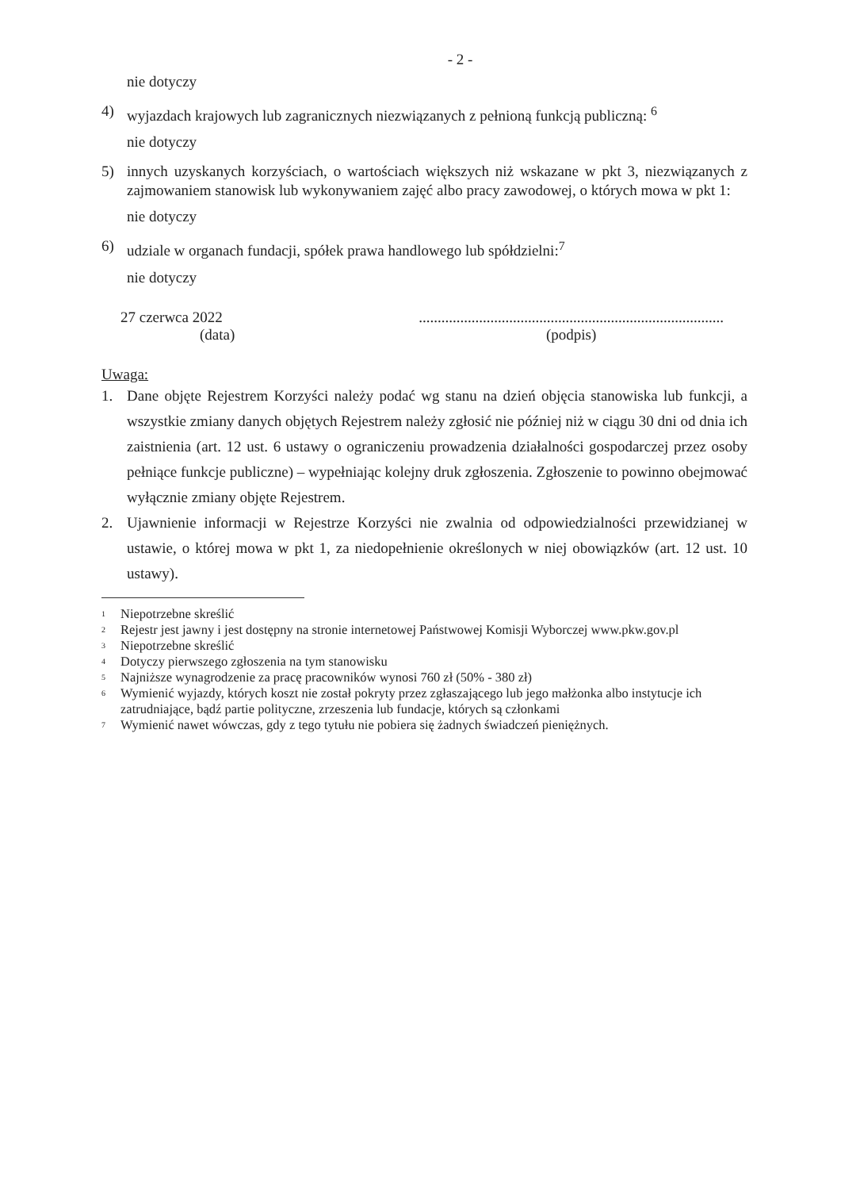- 2 -
nie dotyczy
4) wyjazdach krajowych lub zagranicznych niezwiązanych z pełnioną funkcją publiczną: <sup>6</sup>
nie dotyczy
5) innych uzyskanych korzyściach, o wartościach większych niż wskazane w pkt 3, niezwiązanych z zajmowaniem stanowisk lub wykonywaniem zajęć albo pracy zawodowej, o których mowa w pkt 1:
nie dotyczy
6) udziale w organach fundacji, spółek prawa handlowego lub spółdzielni:<sup>7</sup>
nie dotyczy
27 czerwca 2022
(data)
.................................................................................
(podpis)
Uwaga:
1. Dane objęte Rejestrem Korzyści należy podać wg stanu na dzień objęcia stanowiska lub funkcji, a wszystkie zmiany danych objętych Rejestrem należy zgłosić nie później niż w ciągu 30 dni od dnia ich zaistnienia (art. 12 ust. 6 ustawy o ograniczeniu prowadzenia działalności gospodarczej przez osoby pełniące funkcje publiczne) – wypełniając kolejny druk zgłoszenia. Zgłoszenie to powinno obejmować wyłącznie zmiany objęte Rejestrem.
2. Ujawnienie informacji w Rejestrze Korzyści nie zwalnia od odpowiedzialności przewidzianej w ustawie, o której mowa w pkt 1, za niedopełnienie określonych w niej obowiązków (art. 12 ust. 10 ustawy).
1 Niepotrzebne skreślić
2 Rejestr jest jawny i jest dostępny na stronie internetowej Państwowej Komisji Wyborczej www.pkw.gov.pl
3 Niepotrzebne skreślić
4 Dotyczy pierwszego zgłoszenia na tym stanowisku
5 Najniższe wynagrodzenie za pracę pracowników wynosi 760 zł (50% - 380 zł)
6 Wymienić wyjazdy, których koszt nie został pokryty przez zgłaszającego lub jego małżonka albo instytucje ich zatrudniające, bądź partie polityczne, zrzeszenia lub fundacje, których są członkami
7 Wymienić nawet wówczas, gdy z tego tytułu nie pobiera się żadnych świadczeń pieniężnych.